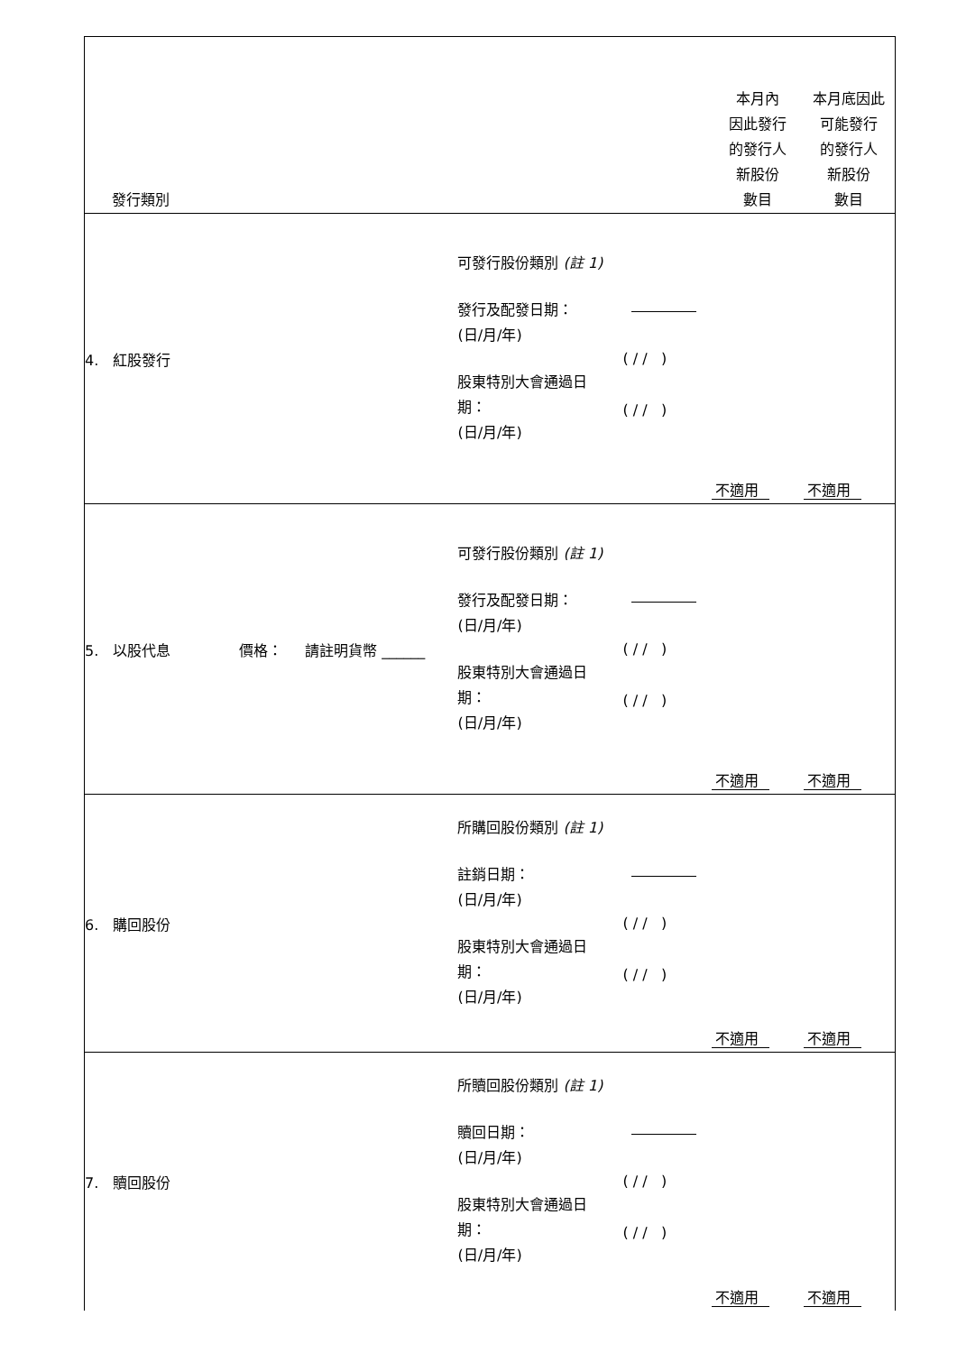| 發行類別 | | | 本月內 因此發行 的發行人 新股份 數目 | 本月底因此 可能發行 的發行人 新股份 數目 |
| 4. 紅股發行 | 可發行股份類別 (註 1) 發行及配發日期： (日/月/年) 股東特別大會通過日期： (日/月/年) | ( / / ) ( / / ) | 不適用 | 不適用 |
| 5. 以股代息 價格： 請註明貨幣 ______ | 可發行股份類別 (註 1) 發行及配發日期： (日/月/年) 股東特別大會通過日期： (日/月/年) | ( / / ) ( / / ) | 不適用 | 不適用 |
| 6. 購回股份 | 所購回股份類別 (註 1) 註銷日期： (日/月/年) 股東特別大會通過日期： (日/月/年) | ( / / ) ( / / ) | 不適用 | 不適用 |
| 7. 贖回股份 | 所贖回股份類別 (註 1) 贖回日期： (日/月/年) 股東特別大會通過日期： (日/月/年) | ( / / ) ( / / ) | 不適用 | 不適用 |